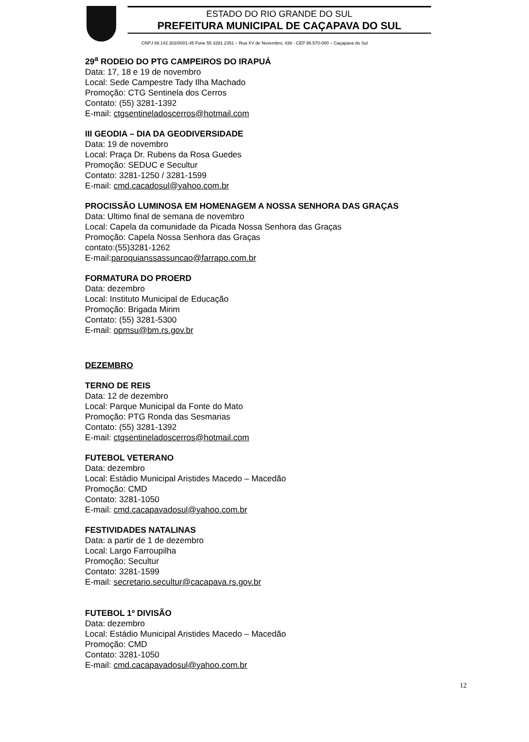ESTADO DO RIO GRANDE DO SUL
PREFEITURA MUNICIPAL DE CAÇAPAVA DO SUL
CNPJ 88.142.302/0001-45 Fone 55 3281 2351 – Rua XV de Novembro, 438 - CEP 96.570-000 – Caçapava do Sul
29<sup>a</sup> RODEIO DO PTG CAMPEIROS DO IRAPUÁ
Data: 17, 18 e 19 de novembro
Local: Sede Campestre Tady Ilha Machado
Promoção: CTG Sentinela dos Cerros
Contato: (55) 3281-1392
E-mail: ctgsentineladoscerros@hotmail.com
III GEODIA – DIA DA GEODIVERSIDADE
Data: 19 de novembro
Local: Praça Dr. Rubens da Rosa Guedes
Promoção: SEDUC e Secultur
Contato: 3281-1250 / 3281-1599
E-mail: cmd.cacadosul@yahoo.com.br
PROCISSÃO LUMINOSA EM HOMENAGEM A NOSSA SENHORA DAS GRAÇAS
Data: Ultimo final de semana de novembro
Local: Capela da comunidade da Picada Nossa Senhora das Graças
Promoção: Capela Nossa Senhora das Graças
contato:(55)3281-1262
E-mail:paroquianssassuncao@farrapo.com.br
FORMATURA DO PROERD
Data: dezembro
Local: Instituto Municipal de Educação
Promoção: Brigada Mirim
Contato: (55) 3281-5300
E-mail: opmsu@bm.rs.gov.br
DEZEMBRO
TERNO DE REIS
Data: 12 de dezembro
Local: Parque Municipal da Fonte do Mato
Promoção: PTG Ronda das Sesmarias
Contato: (55) 3281-1392
E-mail: ctgsentineladoscerros@hotmail.com
FUTEBOL VETERANO
Data: dezembro
Local: Estádio Municipal Aristides Macedo – Macedão
Promoção: CMD
Contato: 3281-1050
E-mail: cmd.cacapavadosul@yahoo.com.br
FESTIVIDADES NATALINAS
Data: a partir de 1 de dezembro
Local: Largo Farroupilha
Promoção: Secultur
Contato: 3281-1599
E-mail: secretario.secultur@cacapava.rs.gov.br
FUTEBOL 1º DIVISÃO
Data: dezembro
Local: Estádio Municipal Aristides Macedo – Macedão
Promoção: CMD
Contato: 3281-1050
E-mail: cmd.cacapavadosul@yahoo.com.br
12